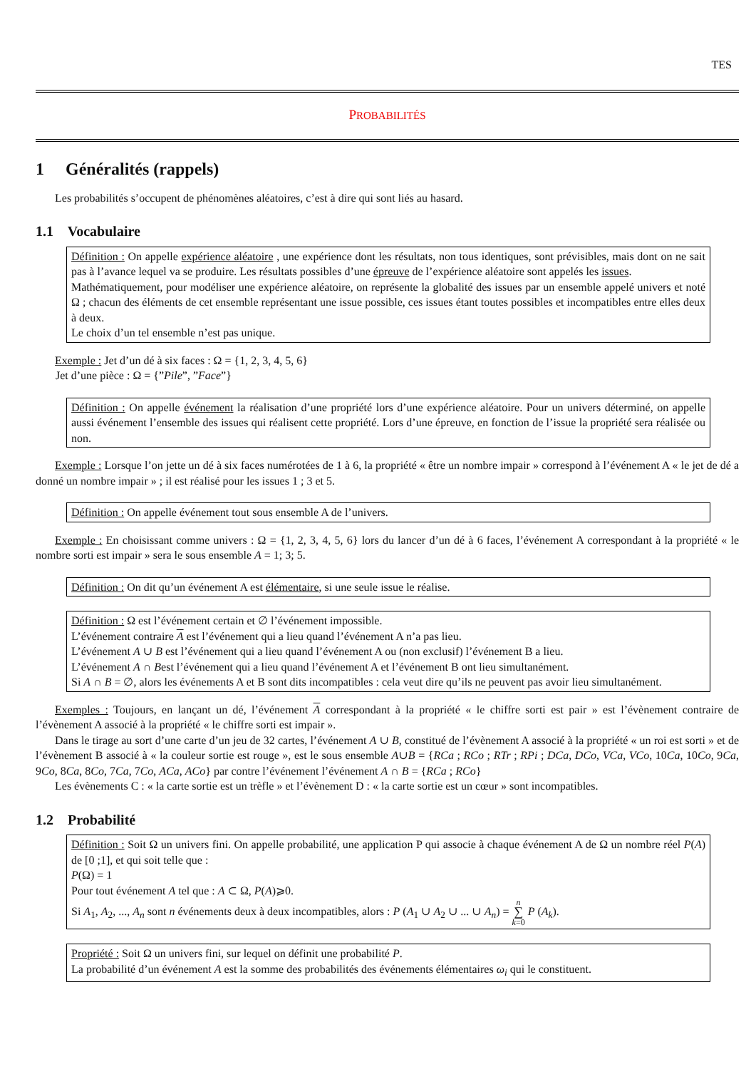TES
PROBABILITÉS
1 Généralités (rappels)
Les probabilités s’occupent de phénomènes aléatoires, c’est à dire qui sont liés au hasard.
1.1 Vocabulaire
Définition : On appelle expérience aléatoire , une expérience dont les résultats, non tous identiques, sont prévisibles, mais dont on ne sait pas à l’avance lequel va se produire. Les résultats possibles d’une épreuve de l’expérience aléatoire sont appelés les issues.
Mathématiquement, pour modéliser une expérience aléatoire, on représente la globalité des issues par un ensemble appelé univers et noté Ω ; chacun des éléments de cet ensemble représentant une issue possible, ces issues étant toutes possibles et incompatibles entre elles deux à deux.
Le choix d’un tel ensemble n’est pas unique.
Exemple : Jet d’un dé à six faces : Ω = {1, 2, 3, 4, 5, 6}
Jet d’une pièce : Ω = {”Pile”, ”Face”}
Définition : On appelle événement la réalisation d’une propriété lors d’une expérience aléatoire. Pour un univers déterminé, on appelle aussi événement l’ensemble des issues qui réalisent cette propriété. Lors d’une épreuve, en fonction de l’issue la propriété sera réalisée ou non.
Exemple : Lorsque l’on jette un dé à six faces numérotées de 1 à 6, la propriété « être un nombre impair » correspond à l’événement A « le jet de dé a donné un nombre impair » ; il est réalisé pour les issues 1 ; 3 et 5.
Définition : On appelle événement tout sous ensemble A de l’univers.
Exemple : En choisissant comme univers : Ω = {1, 2, 3, 4, 5, 6} lors du lancer d’un dé à 6 faces, l’événement A correspondant à la propriété « le nombre sorti est impair » sera le sous ensemble A = 1; 3; 5.
Définition : On dit qu’un événement A est élémentaire, si une seule issue le réalise.
Définition : Ω est l’événement certain et ∅ l’événement impossible.
L’événement contraire A est l’événement qui a lieu quand l’événement A n’a pas lieu.
L’événement A ∪ B est l’événement qui a lieu quand l’événement A ou (non exclusif) l’événement B a lieu.
L’événement A ∩ Best l’événement qui a lieu quand l’événement A et l’événement B ont lieu simultanément.
Si A ∩ B = ∅, alors les événements A et B sont dits incompatibles : cela veut dire qu’ils ne peuvent pas avoir lieu simultanément.
Exemples : Toujours, en lançant un dé, l’événement A correspondant à la propriété « le chiffre sorti est pair » est l’évènement contraire de l’évènement A associé à la propriété « le chiffre sorti est impair ».
Dans le tirage au sort d’une carte d’un jeu de 32 cartes, l’événement A ∪ B, constitué de l’évènement A associé à la propriété « un roi est sorti » et de l’évènement B associé à « la couleur sortie est rouge », est le sous ensemble A∪B = {RCa ; RCo ; RTr ; RPi ; DCa, DCo, VCa, VCo, 10Ca, 10Co, 9Ca, 9Co, 8Ca, 8Co, 7Ca, 7Co, ACa, ACo} par contre l’événement l’événement A ∩ B = {RCa ; RCo}
Les évènements C : « la carte sortie est un trèfle » et l’évènement D : « la carte sortie est un cœur » sont incompatibles.
1.2 Probabilité
Définition : Soit Ω un univers fini. On appelle probabilité, une application P qui associe à chaque événement A de Ω un nombre réel P(A) de [0 ;1], et qui soit telle que :
P(Ω) = 1
Pour tout événement A tel que : A ⊂ Ω, P(A)⩾0.
Si A<sub>1</sub>, A<sub>2</sub>, ..., A<sub>n</sub> sont n événements deux à deux incompatibles, alors : P (A<sub>1</sub> ∪ A<sub>2</sub> ∪ ... ∪ A<sub>n</sub>) = n
∑
k=0 P (A<sub>k</sub>).
Propriété : Soit Ω un univers fini, sur lequel on définit une probabilité P.
La probabilité d’un événement A est la somme des probabilités des événements élémentaires ω<sub>i</sub> qui le constituent.